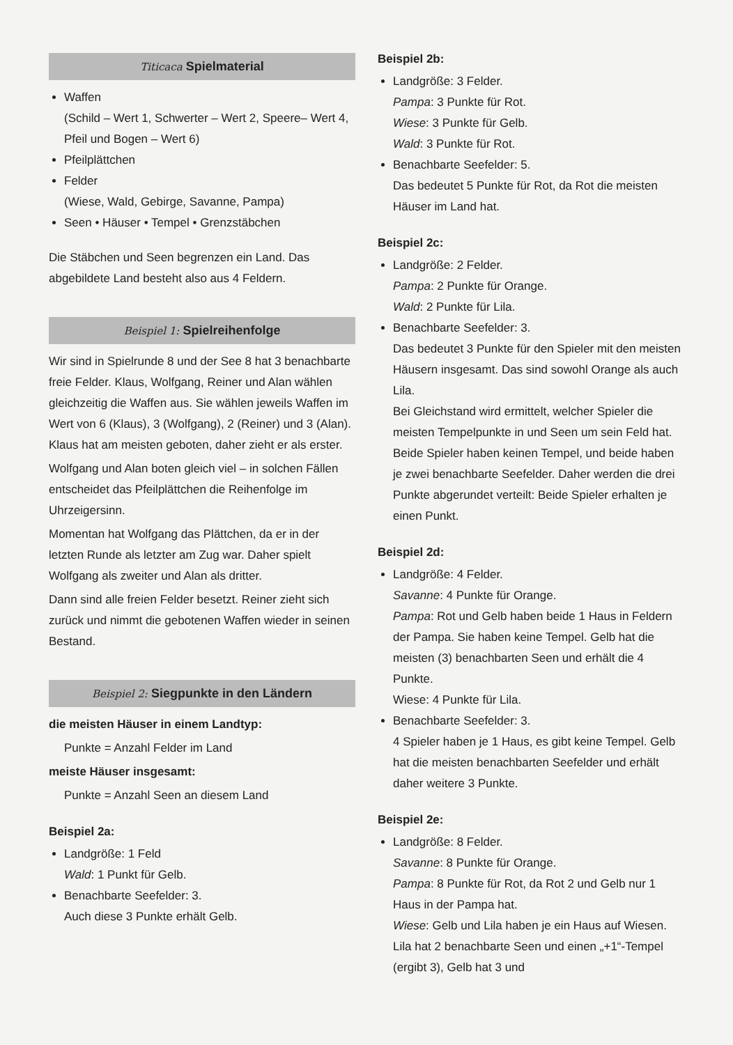Titicaca Spielmaterial
Waffen
(Schild – Wert 1, Schwerter – Wert 2, Speere– Wert 4, Pfeil und Bogen – Wert 6)
Pfeilplättchen
Felder
(Wiese, Wald, Gebirge, Savanne, Pampa)
Seen • Häuser • Tempel • Grenzstäbchen
Die Stäbchen und Seen begrenzen ein Land. Das abgebildete Land besteht also aus 4 Feldern.
Beispiel 1: Spielreihenfolge
Wir sind in Spielrunde 8 und der See 8 hat 3 benachbarte freie Felder. Klaus, Wolfgang, Reiner und Alan wählen gleichzeitig die Waffen aus. Sie wählen jeweils Waffen im Wert von 6 (Klaus), 3 (Wolfgang), 2 (Reiner) und 3 (Alan). Klaus hat am meisten geboten, daher zieht er als erster.
Wolfgang und Alan boten gleich viel – in solchen Fällen entscheidet das Pfeilplättchen die Reihenfolge im Uhrzeigersinn.
Momentan hat Wolfgang das Plättchen, da er in der letzten Runde als letzter am Zug war. Daher spielt Wolfgang als zweiter und Alan als dritter.
Dann sind alle freien Felder besetzt. Reiner zieht sich zurück und nimmt die gebotenen Waffen wieder in seinen Bestand.
Beispiel 2: Siegpunkte in den Ländern
die meisten Häuser in einem Landtyp:
Punkte = Anzahl Felder im Land
meiste Häuser insgesamt:
Punkte = Anzahl Seen an diesem Land
Beispiel 2a:
Landgröße: 1 Feld
Wald: 1 Punkt für Gelb.
Benachbarte Seefelder: 3.
Auch diese 3 Punkte erhält Gelb.
Beispiel 2b:
Landgröße: 3 Felder.
Pampa: 3 Punkte für Rot.
Wiese: 3 Punkte für Gelb.
Wald: 3 Punkte für Rot.
Benachbarte Seefelder: 5.
Das bedeutet 5 Punkte für Rot, da Rot die meisten Häuser im Land hat.
Beispiel 2c:
Landgröße: 2 Felder.
Pampa: 2 Punkte für Orange.
Wald: 2 Punkte für Lila.
Benachbarte Seefelder: 3.
Das bedeutet 3 Punkte für den Spieler mit den meisten Häusern insgesamt. Das sind sowohl Orange als auch Lila.
Bei Gleichstand wird ermittelt, welcher Spieler die meisten Tempelpunkte in und Seen um sein Feld hat. Beide Spieler haben keinen Tempel, und beide haben je zwei benachbarte Seefelder. Daher werden die drei Punkte abgerundet verteilt: Beide Spieler erhalten je einen Punkt.
Beispiel 2d:
Landgröße: 4 Felder.
Savanne: 4 Punkte für Orange.
Pampa: Rot und Gelb haben beide 1 Haus in Feldern der Pampa. Sie haben keine Tempel. Gelb hat die meisten (3) benachbarten Seen und erhält die 4 Punkte.
Wiese: 4 Punkte für Lila.
Benachbarte Seefelder: 3.
4 Spieler haben je 1 Haus, es gibt keine Tempel. Gelb hat die meisten benachbarten Seefelder und erhält daher weitere 3 Punkte.
Beispiel 2e:
Landgröße: 8 Felder.
Savanne: 8 Punkte für Orange.
Pampa: 8 Punkte für Rot, da Rot 2 und Gelb nur 1 Haus in der Pampa hat.
Wiese: Gelb und Lila haben je ein Haus auf Wiesen. Lila hat 2 benachbarte Seen und einen „+1“-Tempel (ergibt 3), Gelb hat 3 und